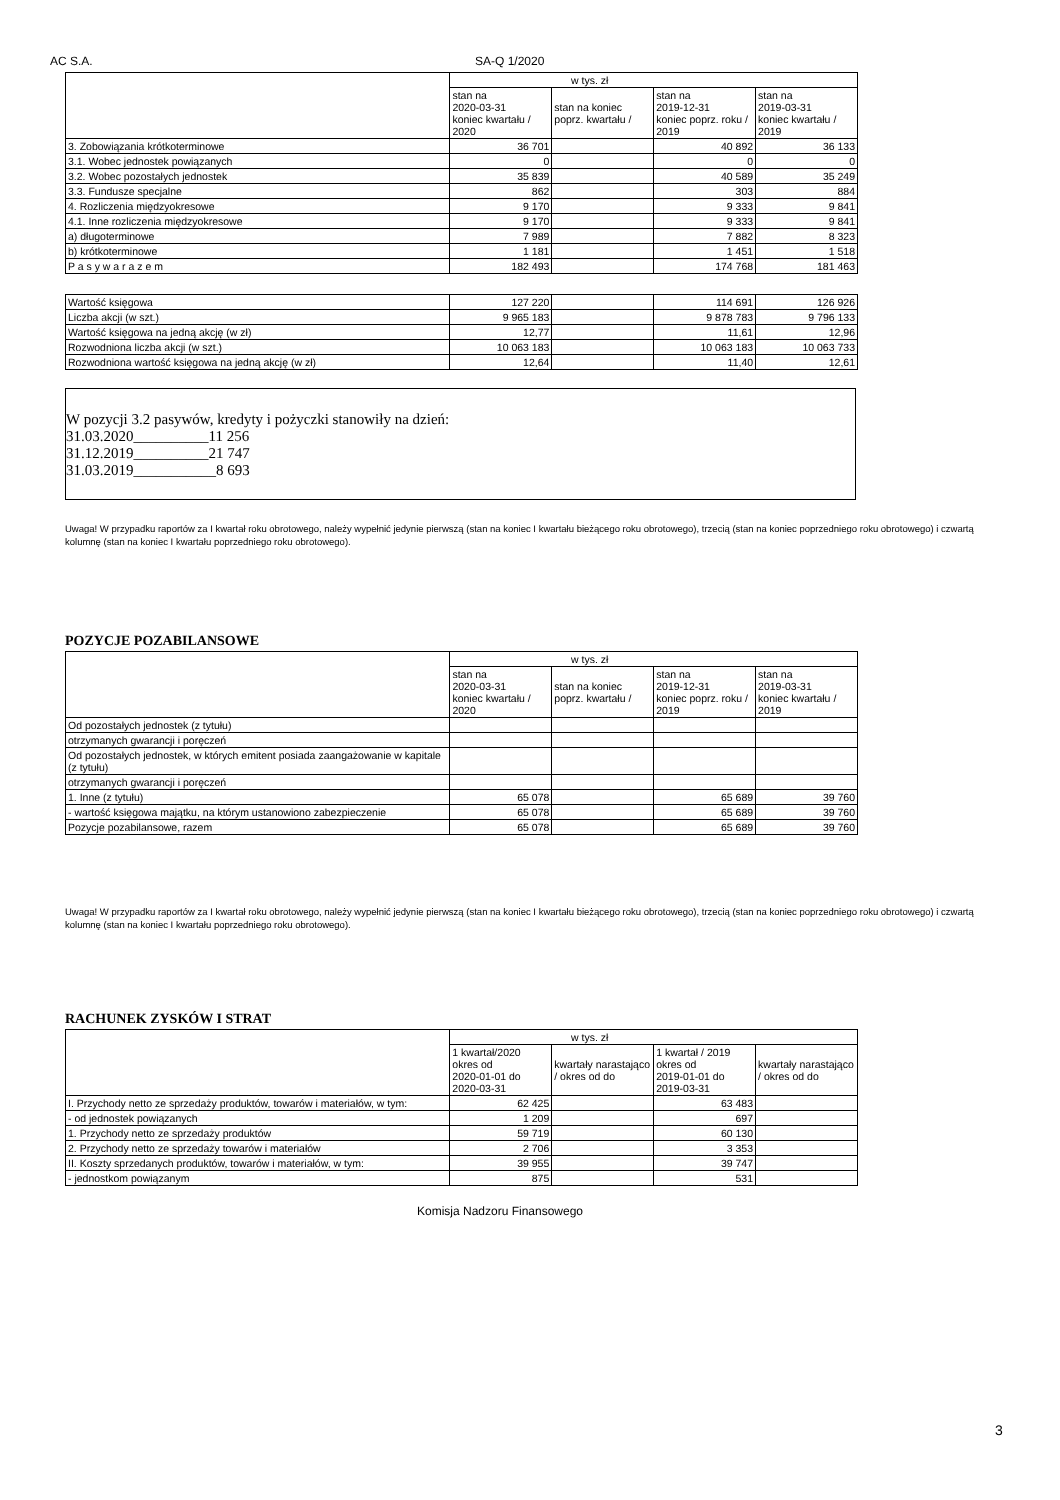AC S.A. SA-Q 1/2020
| | w tys. zł | | | |
| --- | --- | --- | --- | --- |
| | stan na 2020-03-31 koniec kwartału / 2020 | stan na koniec poprz. kwartału / | stan na 2019-12-31 koniec poprz. roku / 2019 | stan na 2019-03-31 koniec kwartału / 2019 |
| 3. Zobowiązania krótkoterminowe | 36 701 | | 40 892 | 36 133 |
| 3.1. Wobec jednostek powiązanych | 0 | | 0 | 0 |
| 3.2. Wobec pozostałych jednostek | 35 839 | | 40 589 | 35 249 |
| 3.3. Fundusze specjalne | 862 | | 303 | 884 |
| 4. Rozliczenia międzyokresowe | 9 170 | | 9 333 | 9 841 |
| 4.1. Inne rozliczenia międzyokresowe | 9 170 | | 9 333 | 9 841 |
| a) długoterminowe | 7 989 | | 7 882 | 8 323 |
| b) krótkoterminowe | 1 181 | | 1 451 | 1 518 |
| P a s y w a r a z e m | 182 493 | | 174 768 | 181 463 |
| Wartość księgowa | 127 220 | | 114 691 | 126 926 |
| Liczba akcji (w szt.) | 9 965 183 | | 9 878 783 | 9 796 133 |
| Wartość księgowa na jedną akcję (w zł) | 12,77 | | 11,61 | 12,96 |
| Rozwodniona liczba akcji (w szt.) | 10 063 183 | | 10 063 183 | 10 063 733 |
| Rozwodniona wartość księgowa na jedną akcję (w zł) | 12,64 | | 11,40 | 12,61 |
W pozycji 3.2 pasywów, kredyty i pożyczki stanowiły na dzień:
31.03.2020__________11 256
31.12.2019__________21 747
31.03.2019___________8 693
Uwaga! W przypadku raportów za I kwartał roku obrotowego, należy wypełnić jedynie pierwszą (stan na koniec I kwartału bieżącego roku obrotowego), trzecią (stan na koniec poprzedniego roku obrotowego) i czwartą kolumnę (stan na koniec I kwartału poprzedniego roku obrotowego).
POZYCJE POZABILANSOWE
| | w tys. zł | | | |
| --- | --- | --- | --- | --- |
| | stan na 2020-03-31 koniec kwartału / 2020 | stan na koniec poprz. kwartału / | stan na 2019-12-31 koniec poprz. roku / 2019 | stan na 2019-03-31 koniec kwartału / 2019 |
| Od pozostałych jednostek (z tytułu) | | | | |
| otrzymanych gwarancji i poręczeń | | | | |
| Od pozostałych jednostek, w których emitent posiada zaangażowanie w kapitale (z tytułu) | | | | |
| otrzymanych gwarancji i poręczeń | | | | |
| 1. Inne (z tytułu) | 65 078 | | 65 689 | 39 760 |
| - wartość księgowa majątku, na którym ustanowiono zabezpieczenie | 65 078 | | 65 689 | 39 760 |
| Pozycje pozabilansowe, razem | 65 078 | | 65 689 | 39 760 |
Uwaga! W przypadku raportów za I kwartał roku obrotowego, należy wypełnić jedynie pierwszą (stan na koniec I kwartału bieżącego roku obrotowego), trzecią (stan na koniec poprzedniego roku obrotowego) i czwartą kolumnę (stan na koniec I kwartału poprzedniego roku obrotowego).
RACHUNEK ZYSKÓW I STRAT
| | w tys. zł | | | |
| --- | --- | --- | --- | --- |
| | 1 kwartał/2020 okres od 2020-01-01 do 2020-03-31 | kwartały narastająco / okres od do | 1 kwartał / 2019 okres od 2019-01-01 do 2019-03-31 | kwartały narastająco / okres od do |
| I. Przychody netto ze sprzedaży produktów, towarów i materiałów, w tym: | 62 425 | | 63 483 | |
| - od jednostek powiązanych | 1 209 | | 697 | |
| 1. Przychody netto ze sprzedaży produktów | 59 719 | | 60 130 | |
| 2. Przychody netto ze sprzedaży towarów i materiałów | 2 706 | | 3 353 | |
| II. Koszty sprzedanych produktów, towarów i materiałów, w tym: | 39 955 | | 39 747 | |
| - jednostkom powiązanym | 875 | | 531 | |
Komisja Nadzoru Finansowego
3